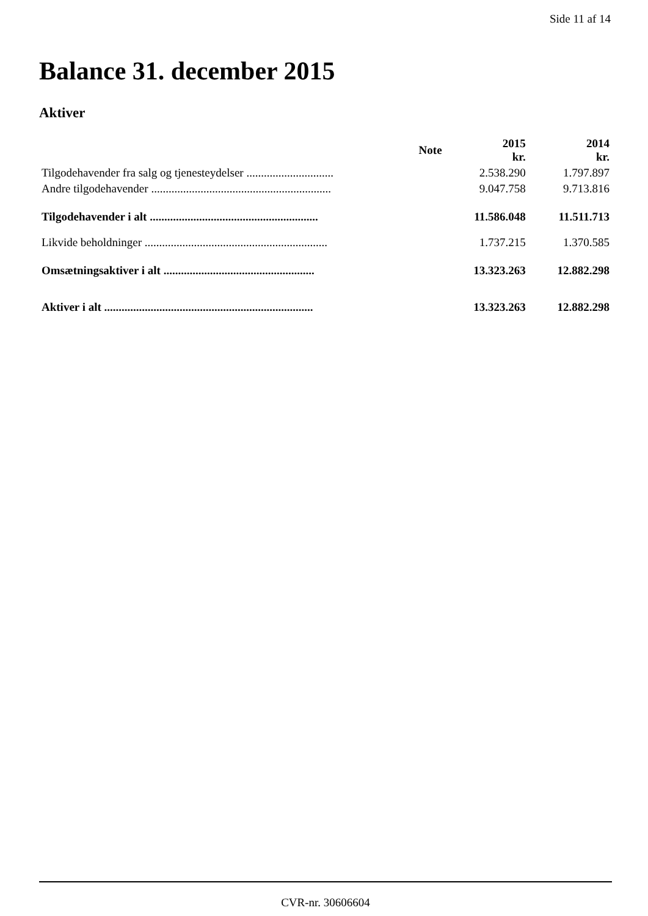Side 11 af 14
Balance 31. december 2015
Aktiver
| | Note | 2015 kr. | 2014 kr. |
| --- | --- | --- | --- |
| Tilgodehavender fra salg og tjenesteydelser .............................. | | 2.538.290 | 1.797.897 |
| Andre tilgodehavender .............................................................. | | 9.047.758 | 9.713.816 |
| Tilgodehavender i alt .......................................................... | | 11.586.048 | 11.511.713 |
| Likvide beholdninger ............................................................... | | 1.737.215 | 1.370.585 |
| Omsætningsaktiver i alt .................................................... | | 13.323.263 | 12.882.298 |
| Aktiver i alt ........................................................................ | | 13.323.263 | 12.882.298 |
CVR-nr. 30606604